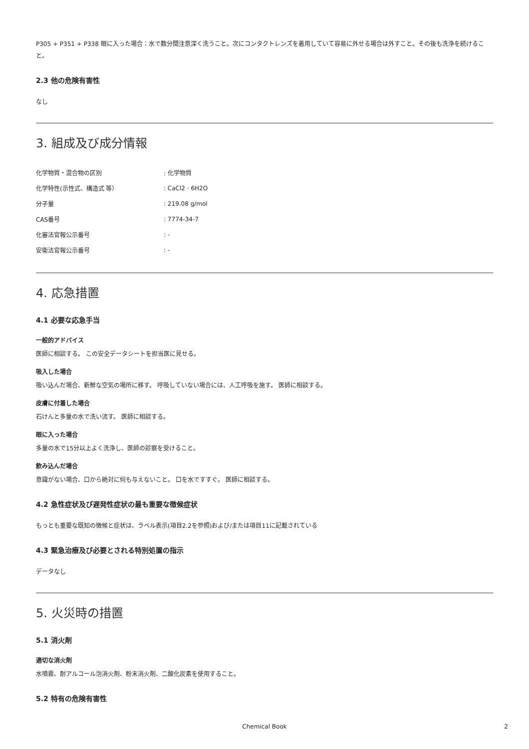P305 + P351 + P338 眼に入った場合：水で数分間注意深く洗うこと。次にコンタクトレンズを着用していて容易に外せる場合は外すこと。その後も洗浄を続けること。
2.3 他の危険有害性
なし
3. 組成及び成分情報
| 化学物質・混合物の区別 | : 化学物質 |
| 化学特性(示性式、構造式 等） | : CaCl2 · 6H2O |
| 分子量 | : 219.08 g/mol |
| CAS番号 | : 7774-34-7 |
| 化審法官報公示番号 | : - |
| 安衛法官報公示番号 | : - |
4. 応急措置
4.1 必要な応急手当
一般的アドバイス
医師に相談する。 この安全データシートを担当医に見せる。
吸入した場合
吸い込んだ場合、新鮮な空気の場所に移す。 呼吸していない場合には、人工呼吸を施す。 医師に相談する。
皮膚に付着した場合
石けんと多量の水で洗い流す。 医師に相談する。
眼に入った場合
多量の水で15分以上よく洗浄し、医師の診察を受けること。
飲み込んだ場合
意識がない場合、口から絶対に何も与えないこと。 口を水ですすぐ。 医師に相談する。
4.2 急性症状及び遅発性症状の最も重要な徴候症状
もっとも重要な既知の徴候と症状は、ラベル表示(項目2.2を参照)および/または項目11に記載されている
4.3 緊急治療及び必要とされる特別処置の指示
データなし
5. 火災時の措置
5.1 消火剤
適切な消火剤
水噴霧、耐アルコール泡消火剤、粉末消火剤、二酸化炭素を使用すること。
5.2 特有の危険有害性
Chemical Book 2